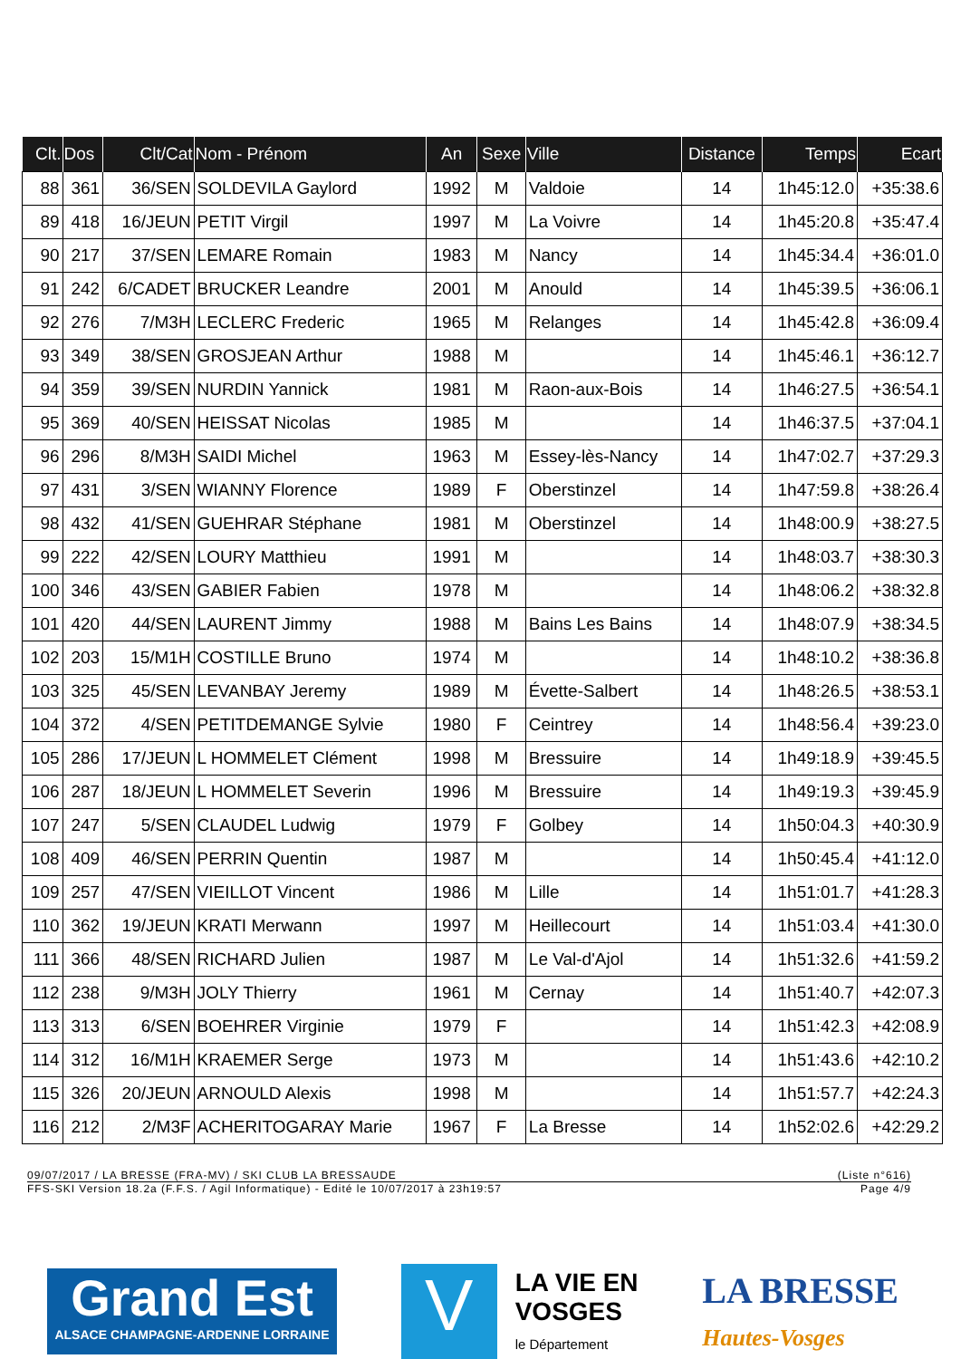| Clt. | Dos | Clt/Cat | Nom - Prénom | An | Sexe | Ville | Distance | Temps | Ecart |
| --- | --- | --- | --- | --- | --- | --- | --- | --- | --- |
| 88 | 361 | 36/SEN | SOLDEVILA Gaylord | 1992 | M | Valdoie | 14 | 1h45:12.0 | +35:38.6 |
| 89 | 418 | 16/JEUN | PETIT Virgil | 1997 | M | La Voivre | 14 | 1h45:20.8 | +35:47.4 |
| 90 | 217 | 37/SEN | LEMARE Romain | 1983 | M | Nancy | 14 | 1h45:34.4 | +36:01.0 |
| 91 | 242 | 6/CADET | BRUCKER Leandre | 2001 | M | Anould | 14 | 1h45:39.5 | +36:06.1 |
| 92 | 276 | 7/M3H | LECLERC Frederic | 1965 | M | Relanges | 14 | 1h45:42.8 | +36:09.4 |
| 93 | 349 | 38/SEN | GROSJEAN Arthur | 1988 | M | | 14 | 1h45:46.1 | +36:12.7 |
| 94 | 359 | 39/SEN | NURDIN Yannick | 1981 | M | Raon-aux-Bois | 14 | 1h46:27.5 | +36:54.1 |
| 95 | 369 | 40/SEN | HEISSAT Nicolas | 1985 | M | | 14 | 1h46:37.5 | +37:04.1 |
| 96 | 296 | 8/M3H | SAIDI Michel | 1963 | M | Essey-lès-Nancy | 14 | 1h47:02.7 | +37:29.3 |
| 97 | 431 | 3/SEN | WIANNY Florence | 1989 | F | Oberstinzel | 14 | 1h47:59.8 | +38:26.4 |
| 98 | 432 | 41/SEN | GUEHRAR Stéphane | 1981 | M | Oberstinzel | 14 | 1h48:00.9 | +38:27.5 |
| 99 | 222 | 42/SEN | LOURY Matthieu | 1991 | M | | 14 | 1h48:03.7 | +38:30.3 |
| 100 | 346 | 43/SEN | GABIER Fabien | 1978 | M | | 14 | 1h48:06.2 | +38:32.8 |
| 101 | 420 | 44/SEN | LAURENT Jimmy | 1988 | M | Bains Les Bains | 14 | 1h48:07.9 | +38:34.5 |
| 102 | 203 | 15/M1H | COSTILLE Bruno | 1974 | M | | 14 | 1h48:10.2 | +38:36.8 |
| 103 | 325 | 45/SEN | LEVANBAY Jeremy | 1989 | M | Évette-Salbert | 14 | 1h48:26.5 | +38:53.1 |
| 104 | 372 | 4/SEN | PETITDEMANGE Sylvie | 1980 | F | Ceintrey | 14 | 1h48:56.4 | +39:23.0 |
| 105 | 286 | 17/JEUN | L HOMMELET Clément | 1998 | M | Bressuire | 14 | 1h49:18.9 | +39:45.5 |
| 106 | 287 | 18/JEUN | L HOMMELET Severin | 1996 | M | Bressuire | 14 | 1h49:19.3 | +39:45.9 |
| 107 | 247 | 5/SEN | CLAUDEL Ludwig | 1979 | F | Golbey | 14 | 1h50:04.3 | +40:30.9 |
| 108 | 409 | 46/SEN | PERRIN Quentin | 1987 | M | | 14 | 1h50:45.4 | +41:12.0 |
| 109 | 257 | 47/SEN | VIEILLOT Vincent | 1986 | M | Lille | 14 | 1h51:01.7 | +41:28.3 |
| 110 | 362 | 19/JEUN | KRATI Merwann | 1997 | M | Heillecourt | 14 | 1h51:03.4 | +41:30.0 |
| 111 | 366 | 48/SEN | RICHARD Julien | 1987 | M | Le Val-d'Ajol | 14 | 1h51:32.6 | +41:59.2 |
| 112 | 238 | 9/M3H | JOLY Thierry | 1961 | M | Cernay | 14 | 1h51:40.7 | +42:07.3 |
| 113 | 313 | 6/SEN | BOEHRER Virginie | 1979 | F | | 14 | 1h51:42.3 | +42:08.9 |
| 114 | 312 | 16/M1H | KRAEMER Serge | 1973 | M | | 14 | 1h51:43.6 | +42:10.2 |
| 115 | 326 | 20/JEUN | ARNOULD Alexis | 1998 | M | | 14 | 1h51:57.7 | +42:24.3 |
| 116 | 212 | 2/M3F | ACHERITOGARAY Marie | 1967 | F | La Bresse | 14 | 1h52:02.6 | +42:29.2 |
09/07/2017 / LA BRESSE (FRA-MV) / SKI CLUB LA BRESSAUDE (Liste n°616)
FFS-SKI Version 18.2a (F.F.S. / Agil Informatique) - Edité le 10/07/2017 à 23h19:57 Page 4/9
Grand Est
ALSACE CHAMPAGNE-ARDENNE LORRAINE
V
LA VIE EN
VOSGES
le Département
LA BRESSE
Hautes-Vosges